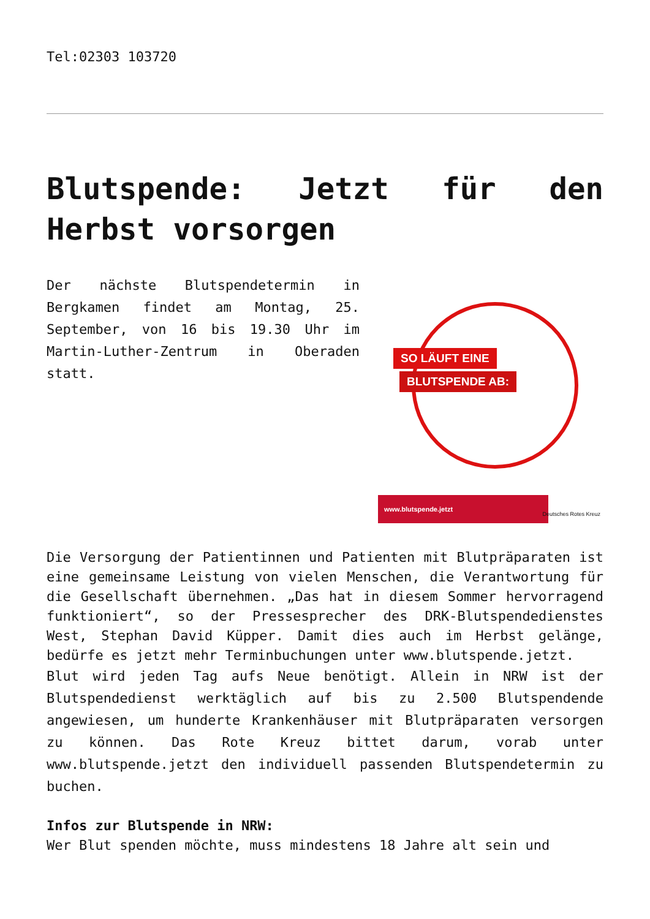Tel:02303 103720
Blutspende: Jetzt für den Herbst vorsorgen
Der nächste Blutspendetermin in Bergkamen findet am Montag, 25. September, von 16 bis 19.30 Uhr im Martin-Luther-Zentrum in Oberaden statt.
SO LÄUFT EINE
BLUTSPENDE AB:
www.blutspende.jetzt
Deutsches Rotes Kreuz
Die Versorgung der Patientinnen und Patienten mit Blutpräparaten ist eine gemeinsame Leistung von vielen Menschen, die Verantwortung für die Gesellschaft übernehmen. „Das hat in diesem Sommer hervorragend funktioniert“, so der Pressesprecher des DRK-Blutspendedienstes West, Stephan David Küpper. Damit dies auch im Herbst gelänge, bedürfe es jetzt mehr Terminbuchungen unter www.blutspende.jetzt.
Blut wird jeden Tag aufs Neue benötigt. Allein in NRW ist der Blutspendedienst werktäglich auf bis zu 2.500 Blutspendende angewiesen, um hunderte Krankenhäuser mit Blutpräparaten versorgen zu können. Das Rote Kreuz bittet darum, vorab unter www.blutspende.jetzt den individuell passenden Blutspendetermin zu buchen.
Infos zur Blutspende in NRW:
Wer Blut spenden möchte, muss mindestens 18 Jahre alt sein und